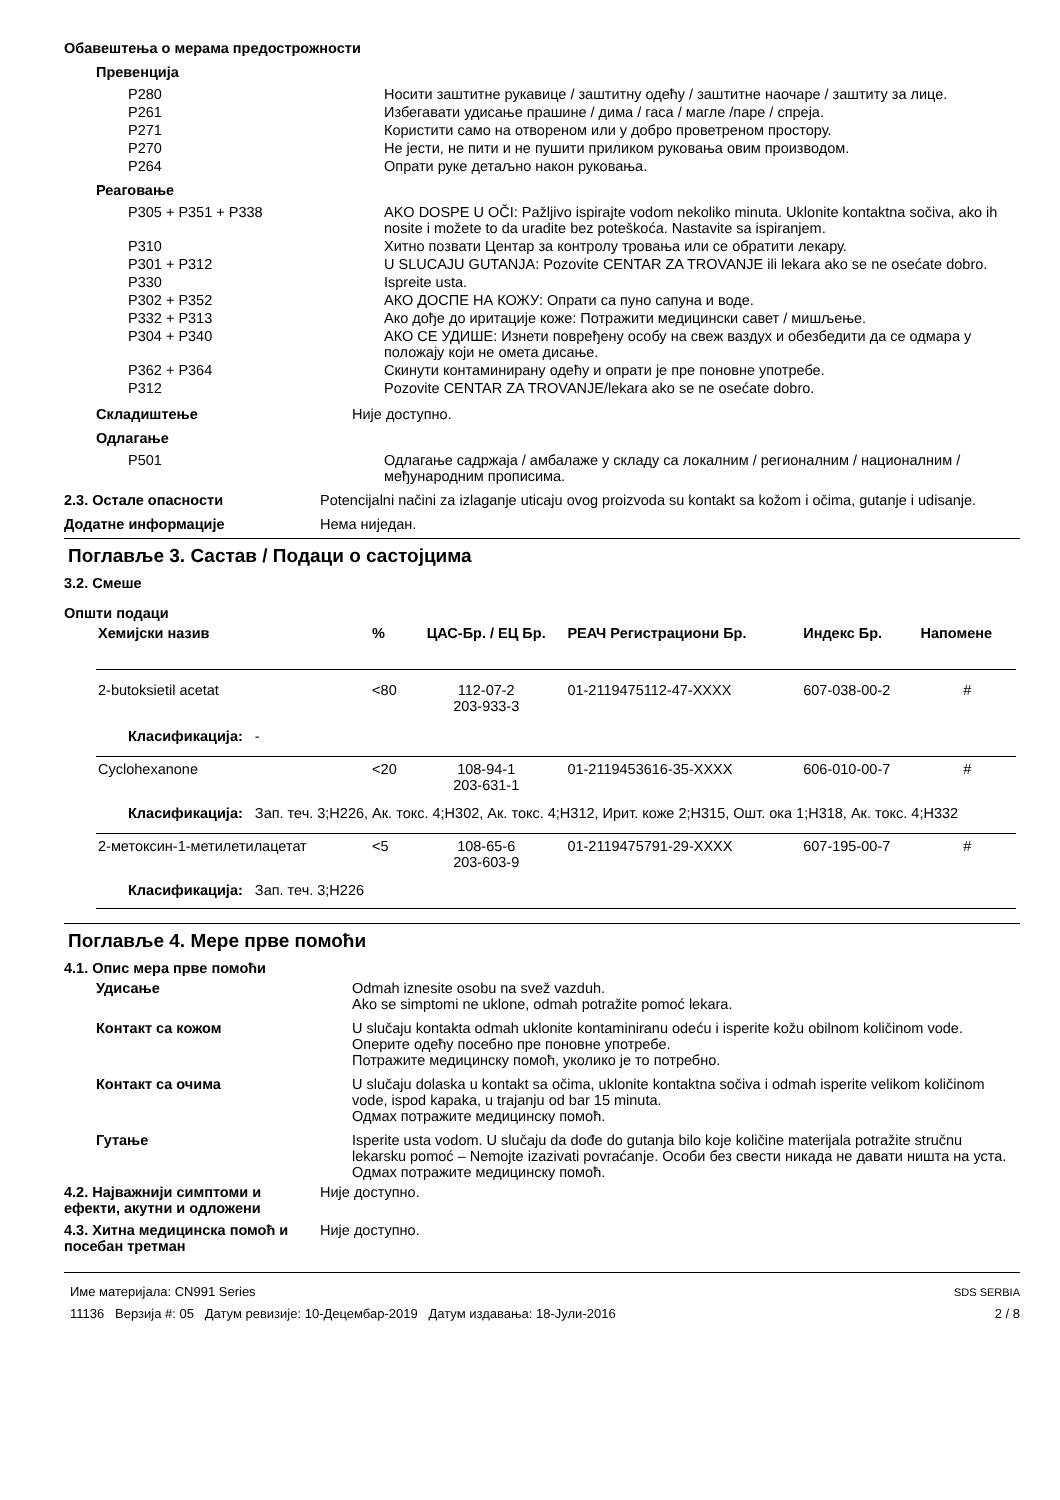Обавештења о мерама предострожности
Превенција
P280 Носити заштитне рукавице / заштитну одећу / заштитне наочаре / заштиту за лице.
P261 Избегавати удисање прашине / дима / гаса / магле /паре / спреја.
P271 Користити само на отвореном или у добро проветреном простору.
P270 Не јести, не пити и не пушити приликом руковања овим производом.
P264 Опрати руке детаљно након руковања.
Реаговање
P305 + P351 + P338 AKO DOSPE U OČI: Pažljivo ispirajte vodom nekoliko minuta. Uklonite kontaktna sočiva, ako ih nosite i možete to da uradite bez poteškoća. Nastavite sa ispiranjem.
P310 Хитно позвати Центар за контролу тровања или се обратити лекару.
P301 + P312 U SLUCAJU GUTANJA: Pozovite CENTAR ZA TROVANJE ili lekara ako se ne osećate dobro.
P330 Ispreite usta.
P302 + P352 АКО ДОСПЕ НА КОЖУ: Опрати са пуно сапуна и воде.
P332 + P313 Ако дође до иритације коже: Потражити медицински савет / мишљење.
P304 + P340 АКО СЕ УДИШЕ: Изнети повређену особу на свеж ваздух и обезбедити да се одмара у положају који не омета дисање.
P362 + P364 Скинути контаминирану одећу и опрати је пре поновне употребе.
P312 Pozovite CENTAR ZA TROVANJE/lekara ako se ne osećate dobro.
Складиштење Није доступно.
Одлагање
P501 Одлагање садржаја / амбалаже у складу са локалним / регионалним / националним / међународним прописима.
2.3. Остале опасности Potencijalni načini za izlaganje uticaju ovog proizvoda su kontakt sa kožom i očima, gutanje i udisanje.
Додатне информације Нема ниједан.
Поглавље 3. Састав / Подаци о састојцима
3.2. Смеше
Општи подаци
| Хемијски назив | % | ЦАС-Бр. / ЕЦ Бр. | РЕАЧ Регистрациони Бр. | Индекс Бр. | Напомене |
| --- | --- | --- | --- | --- | --- |
| 2-butoksietil acetat | <80 | 112-07-2 203-933-3 | 01-2119475112-47-XXXX | 607-038-00-2 | # |
| Класификација: - | | | | | |
| Cyclohexanone | <20 | 108-94-1 203-631-1 | 01-2119453616-35-XXXX | 606-010-00-7 | # |
| Класификација: Зап. теч. 3;H226, Ак. токс. 4;H302, Ак. токс. 4;H312, Ирит. коже 2;H315, Ошт. ока 1;H318, Ак. токс. 4;H332 | | | | | |
| 2-метоксин-1-метилетилацетат | <5 | 108-65-6 203-603-9 | 01-2119475791-29-XXXX | 607-195-00-7 | # |
| Класификација: Зап. теч. 3;H226 | | | | | |
Поглавље 4. Мере прве помоћи
4.1. Опис мера прве помоћи
Удисање Odmah iznesite osobu na svež vazduh.
Ako se simptomi ne uklone, odmah potražite pomoć lekara.
Контакт са кожом U slučaju kontakta odmah uklonite kontaminiranu odeću i isperite kožu obilnom količinom vode.
Оперите одећу посебно пре поновне употребе.
Потражите медицинску помоћ, уколико је то потребно.
Контакт са очима U slučaju dolaska u kontakt sa očima, uklonite kontaktna sočiva i odmah isperite velikom količinom vode, ispod kapaka, u trajanju od bar 15 minuta.
Одмах потражите медицинску помоћ.
Гутање Isperite usta vodom. U slučaju da dođe do gutanja bilo koje količine materijala potražite stručnu lekarsku pomoć – Nemojte izazivati povraćanje. Особи без свести никада не давати ништа на уста.
Одмах потражите медицинску помоћ.
4.2. Најважнији симптоми и ефекти, акутни и одложени
Није доступно.
4.3. Хитна медицинска помоћ и посебан третман
Није доступно.
Име материјала: CN991 Series
11136 Верзија #: 05 Датум ревизије: 10-Децембар-2019 Датум издавања: 18-Јули-2016
SDS SERBIA
2 / 8